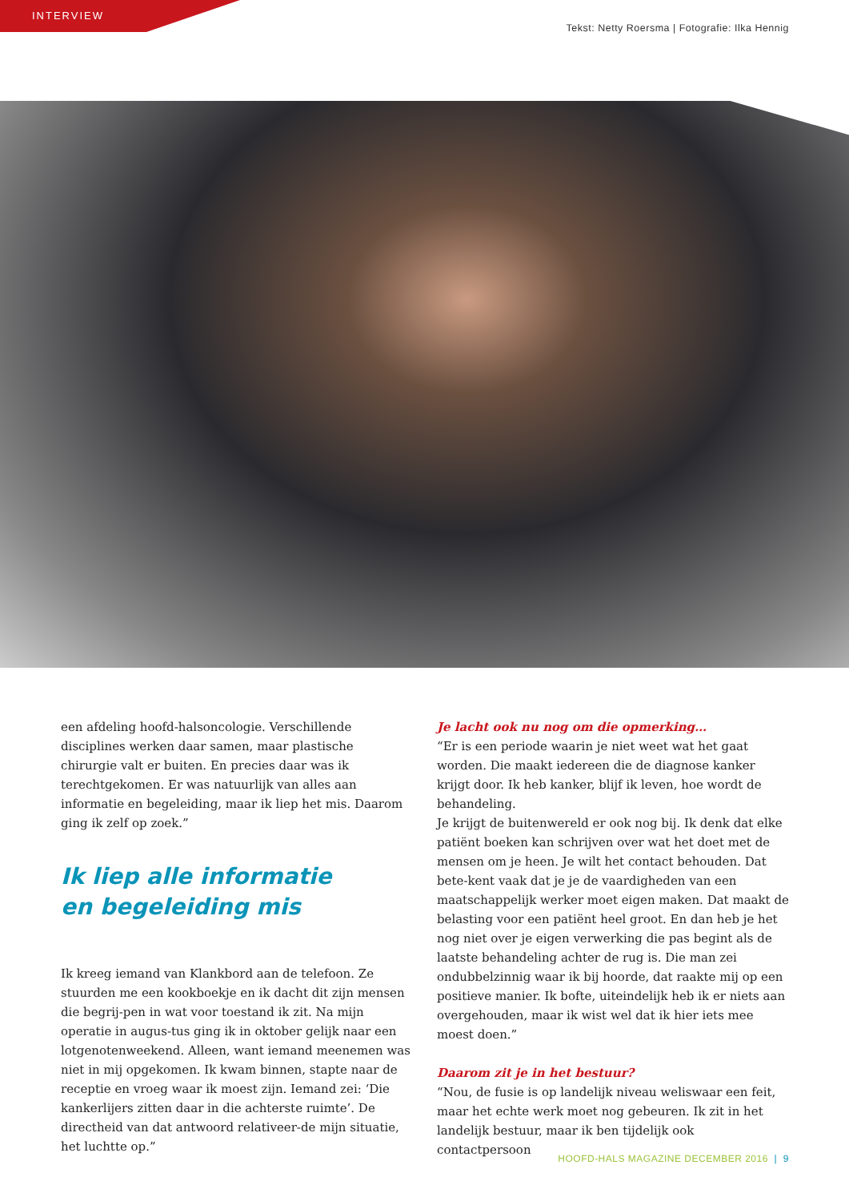INTERVIEW
Tekst: Netty Roersma | Fotografie: Ilka Hennig
een afdeling hoofd-halsoncologie. Verschillende disciplines werken daar samen, maar plastische chirurgie valt er buiten. En precies daar was ik terechtgekomen. Er was natuurlijk van alles aan informatie en begeleiding, maar ik liep het mis. Daarom ging ik zelf op zoek.”
Ik liep alle informatie
en begeleiding mis
Ik kreeg iemand van Klankbord aan de telefoon. Ze stuurden me een kookboekje en ik dacht dit zijn mensen die begrij-pen in wat voor toestand ik zit. Na mijn operatie in augus-tus ging ik in oktober gelijk naar een lotgenotenweekend. Alleen, want iemand meenemen was niet in mij opgekomen. Ik kwam binnen, stapte naar de receptie en vroeg waar ik moest zijn. Iemand zei: ‘Die kankerlijers zitten daar in die achterste ruimte’. De directheid van dat antwoord relativeer-de mijn situatie, het luchtte op.”
Je lacht ook nu nog om die opmerking…
“Er is een periode waarin je niet weet wat het gaat worden. Die maakt iedereen die de diagnose kanker krijgt door. Ik heb kanker, blijf ik leven, hoe wordt de behandeling.
Je krijgt de buitenwereld er ook nog bij. Ik denk dat elke patiënt boeken kan schrijven over wat het doet met de mensen om je heen. Je wilt het contact behouden. Dat bete-kent vaak dat je je de vaardigheden van een maatschappelijk werker moet eigen maken. Dat maakt de belasting voor een patiënt heel groot. En dan heb je het nog niet over je eigen verwerking die pas begint als de laatste behandeling achter de rug is. Die man zei ondubbelzinnig waar ik bij hoorde, dat raakte mij op een positieve manier. Ik bofte, uiteindelijk heb ik er niets aan overgehouden, maar ik wist wel dat ik hier iets mee moest doen.”
Daarom zit je in het bestuur?
“Nou, de fusie is op landelijk niveau weliswaar een feit, maar het echte werk moet nog gebeuren. Ik zit in het landelijk bestuur, maar ik ben tijdelijk ook contactpersoon
HOOFD-HALS MAGAZINE DECEMBER 2016 | 9